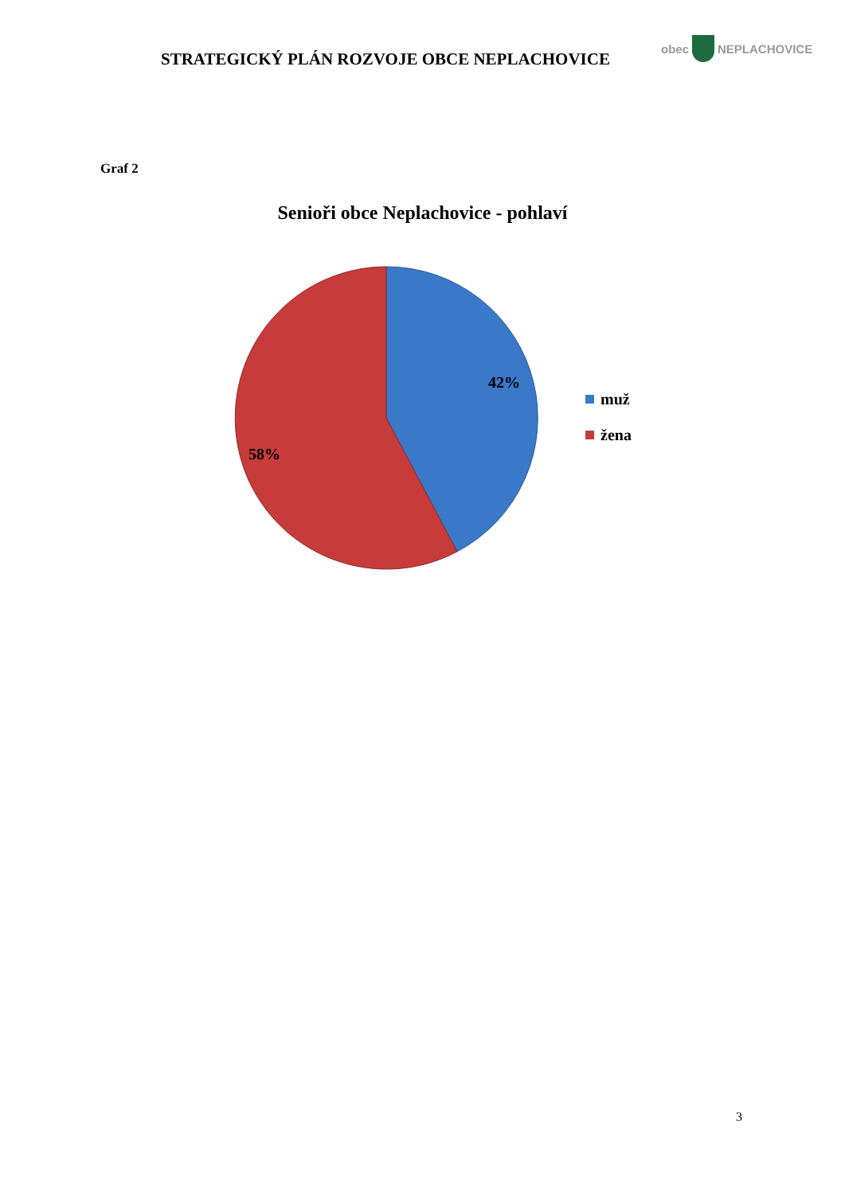STRATEGICKÝ PLÁN ROZVOJE OBCE NEPLACHOVICE
obec NEPLACHOVICE
Graf 2
Senioři obce Neplachovice - pohlaví
42%
58%
muž
žena
3